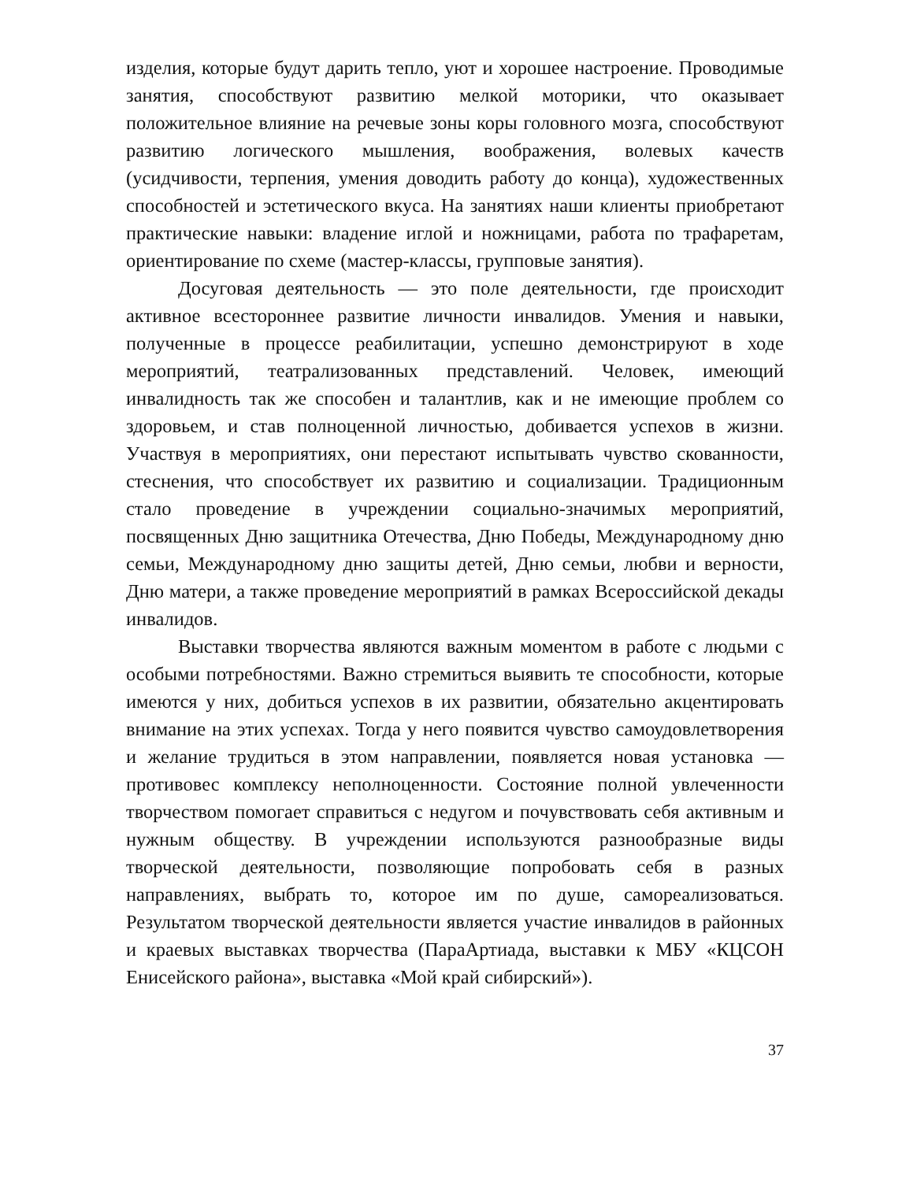изделия, которые будут дарить тепло, уют и хорошее настроение. Проводимые занятия, способствуют развитию мелкой моторики, что оказывает положительное влияние на речевые зоны коры головного мозга, способствуют развитию логического мышления, воображения, волевых качеств (усидчивости, терпения, умения доводить работу до конца), художественных способностей и эстетического вкуса. На занятиях наши клиенты приобретают практические навыки: владение иглой и ножницами, работа по трафаретам, ориентирование по схеме (мастер-классы, групповые занятия).
Досуговая деятельность — это поле деятельности, где происходит активное всестороннее развитие личности инвалидов. Умения и навыки, полученные в процессе реабилитации, успешно демонстрируют в ходе мероприятий, театрализованных представлений. Человек, имеющий инвалидность так же способен и талантлив, как и не имеющие проблем со здоровьем, и став полноценной личностью, добивается успехов в жизни. Участвуя в мероприятиях, они перестают испытывать чувство скованности, стеснения, что способствует их развитию и социализации. Традиционным стало проведение в учреждении социально-значимых мероприятий, посвященных Дню защитника Отечества, Дню Победы, Международному дню семьи, Международному дню защиты детей, Дню семьи, любви и верности, Дню матери, а также проведение мероприятий в рамках Всероссийской декады инвалидов.
Выставки творчества являются важным моментом в работе с людьми с особыми потребностями. Важно стремиться выявить те способности, которые имеются у них, добиться успехов в их развитии, обязательно акцентировать внимание на этих успехах. Тогда у него появится чувство самоудовлетворения и желание трудиться в этом направлении, появляется новая установка — противовес комплексу неполноценности. Состояние полной увлеченности творчеством помогает справиться с недугом и почувствовать себя активным и нужным обществу. В учреждении используются разнообразные виды творческой деятельности, позволяющие попробовать себя в разных направлениях, выбрать то, которое им по душе, самореализоваться. Результатом творческой деятельности является участие инвалидов в районных и краевых выставках творчества (ПараАртиада, выставки к МБУ «КЦСОН Енисейского района», выставка «Мой край сибирский»).
37